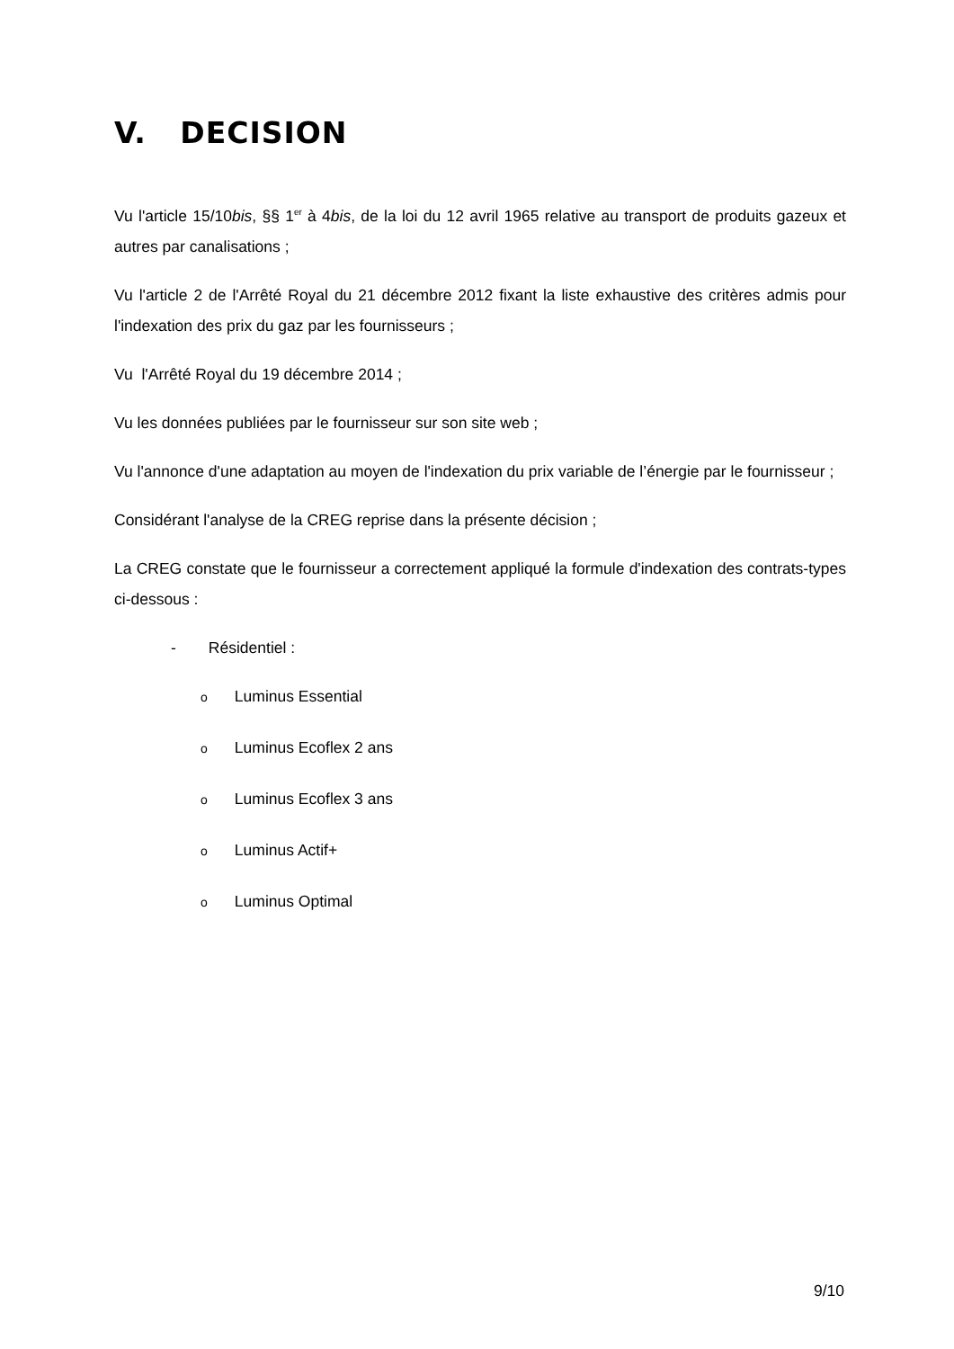V. DECISION
Vu l'article 15/10bis, §§ 1<sup>er</sup> à 4bis, de la loi du 12 avril 1965 relative au transport de produits gazeux et autres par canalisations ;
Vu l'article 2 de l'Arrêté Royal du 21 décembre 2012 fixant la liste exhaustive des critères admis pour l'indexation des prix du gaz par les fournisseurs ;
Vu l'Arrêté Royal du 19 décembre 2014 ;
Vu les données publiées par le fournisseur sur son site web ;
Vu l'annonce d'une adaptation au moyen de l'indexation du prix variable de l’énergie par le fournisseur ;
Considérant l'analyse de la CREG reprise dans la présente décision ;
La CREG constate que le fournisseur a correctement appliqué la formule d'indexation des contrats-types ci-dessous :
- Résidentiel :
o Luminus Essential
o Luminus Ecoflex 2 ans
o Luminus Ecoflex 3 ans
o Luminus Actif+
o Luminus Optimal
9/10